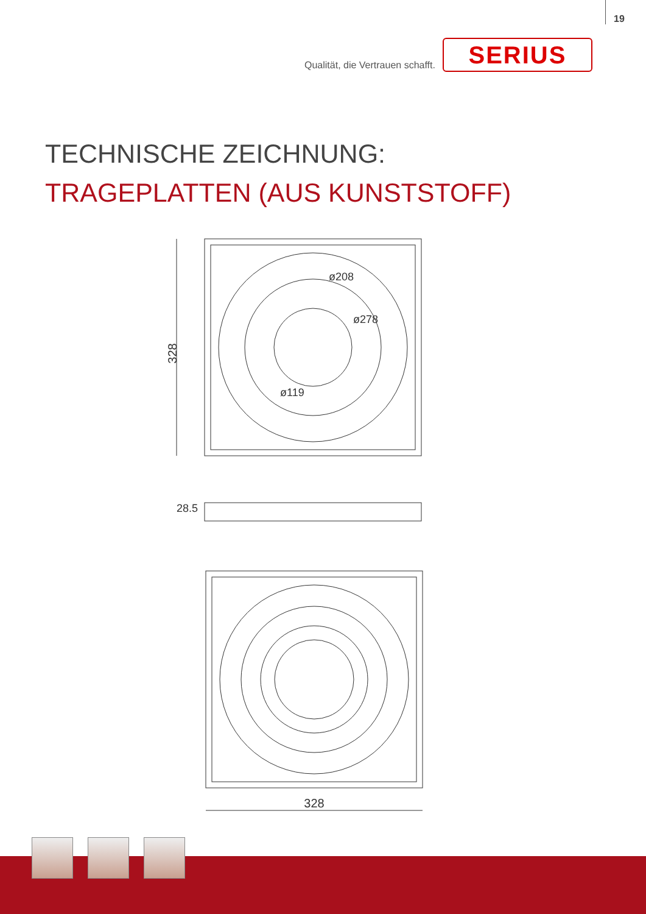19
Qualität, die Vertrauen schafft.
SERIUS
TECHNISCHE ZEICHNUNG:
TRAGEPLATTEN (AUS KUNSTSTOFF)
328
ø208
ø278
ø119
28.5
328